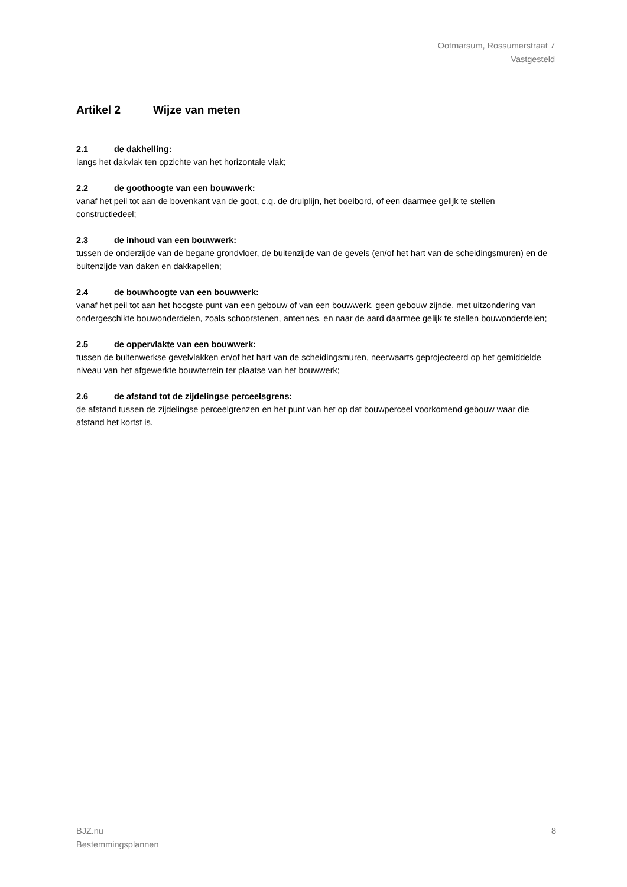Ootmarsum, Rossumerstraat 7
Vastgesteld
Artikel 2 Wijze van meten
2.1 de dakhelling:
langs het dakvlak ten opzichte van het horizontale vlak;
2.2 de goothoogte van een bouwwerk:
vanaf het peil tot aan de bovenkant van de goot, c.q. de druiplijn, het boeibord, of een daarmee gelijk te stellen constructiedeel;
2.3 de inhoud van een bouwwerk:
tussen de onderzijde van de begane grondvloer, de buitenzijde van de gevels (en/of het hart van de scheidingsmuren) en de buitenzijde van daken en dakkapellen;
2.4 de bouwhoogte van een bouwwerk:
vanaf het peil tot aan het hoogste punt van een gebouw of van een bouwwerk, geen gebouw zijnde, met uitzondering van ondergeschikte bouwonderdelen, zoals schoorstenen, antennes, en naar de aard daarmee gelijk te stellen bouwonderdelen;
2.5 de oppervlakte van een bouwwerk:
tussen de buitenwerkse gevelvlakken en/of het hart van de scheidingsmuren, neerwaarts geprojecteerd op het gemiddelde niveau van het afgewerkte bouwterrein ter plaatse van het bouwwerk;
2.6 de afstand tot de zijdelingse perceelsgrens:
de afstand tussen de zijdelingse perceelgrenzen en het punt van het op dat bouwperceel voorkomend gebouw waar die afstand het kortst is.
BJZ.nu
Bestemmingsplannen
8